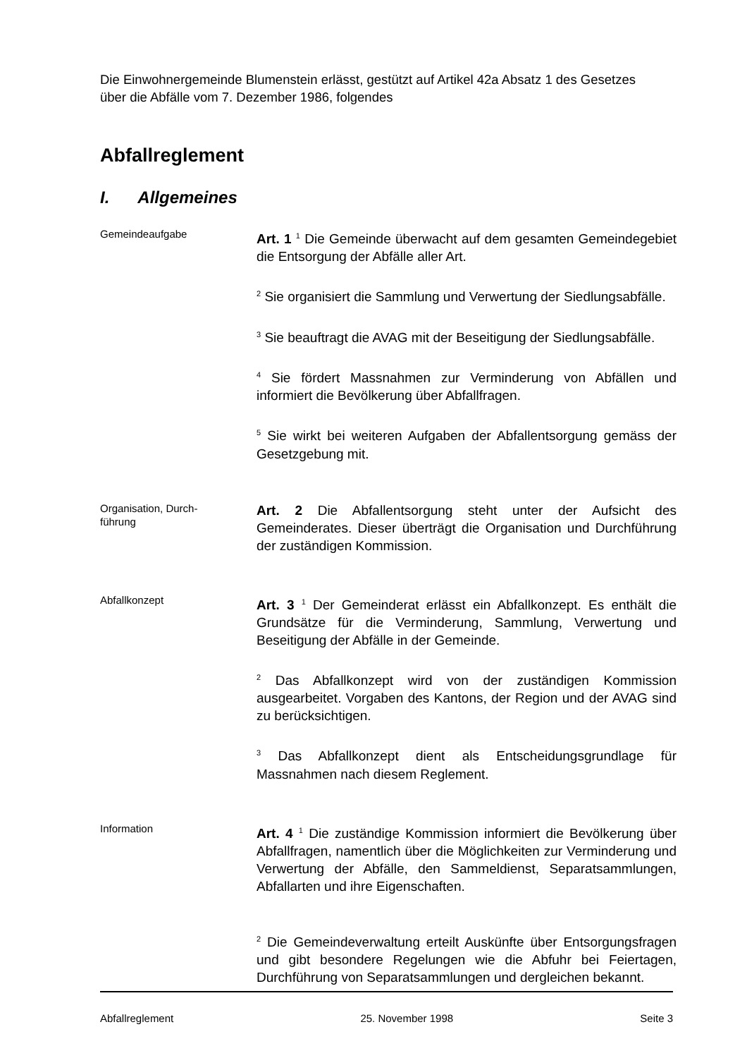Die Einwohnergemeinde Blumenstein erlässt, gestützt auf Artikel 42a Absatz 1 des Gesetzes über die Abfälle vom 7. Dezember 1986, folgendes
Abfallreglement
I. Allgemeines
Gemeindeaufgabe
Art. 1 <sup>1</sup> Die Gemeinde überwacht auf dem gesamten Gemeindegebiet die Entsorgung der Abfälle aller Art.
<sup>2</sup> Sie organisiert die Sammlung und Verwertung der Siedlungsabfälle.
<sup>3</sup> Sie beauftragt die AVAG mit der Beseitigung der Siedlungsabfälle.
<sup>4</sup> Sie fördert Massnahmen zur Verminderung von Abfällen und informiert die Bevölkerung über Abfallfragen.
<sup>5</sup> Sie wirkt bei weiteren Aufgaben der Abfallentsorgung gemäss der Gesetzgebung mit.
Organisation, Durch-
führung
Art. 2 Die Abfallentsorgung steht unter der Aufsicht des Gemeinderates. Dieser überträgt die Organisation und Durchführung der zuständigen Kommission.
Abfallkonzept
Art. 3 <sup>1</sup> Der Gemeinderat erlässt ein Abfallkonzept. Es enthält die Grundsätze für die Verminderung, Sammlung, Verwertung und Beseitigung der Abfälle in der Gemeinde.
<sup>2</sup> Das Abfallkonzept wird von der zuständigen Kommission ausgearbeitet. Vorgaben des Kantons, der Region und der AVAG sind zu berücksichtigen.
<sup>3</sup> Das Abfallkonzept dient als Entscheidungsgrundlage für Massnahmen nach diesem Reglement.
Information
Art. 4 <sup>1</sup> Die zuständige Kommission informiert die Bevölkerung über Abfallfragen, namentlich über die Möglichkeiten zur Verminderung und Verwertung der Abfälle, den Sammeldienst, Separatsammlungen, Abfallarten und ihre Eigenschaften.
<sup>2</sup> Die Gemeindeverwaltung erteilt Auskünfte über Entsorgungsfragen und gibt besondere Regelungen wie die Abfuhr bei Feiertagen, Durchführung von Separatsammlungen und dergleichen bekannt.
Abfallreglement 25. November 1998 Seite 3